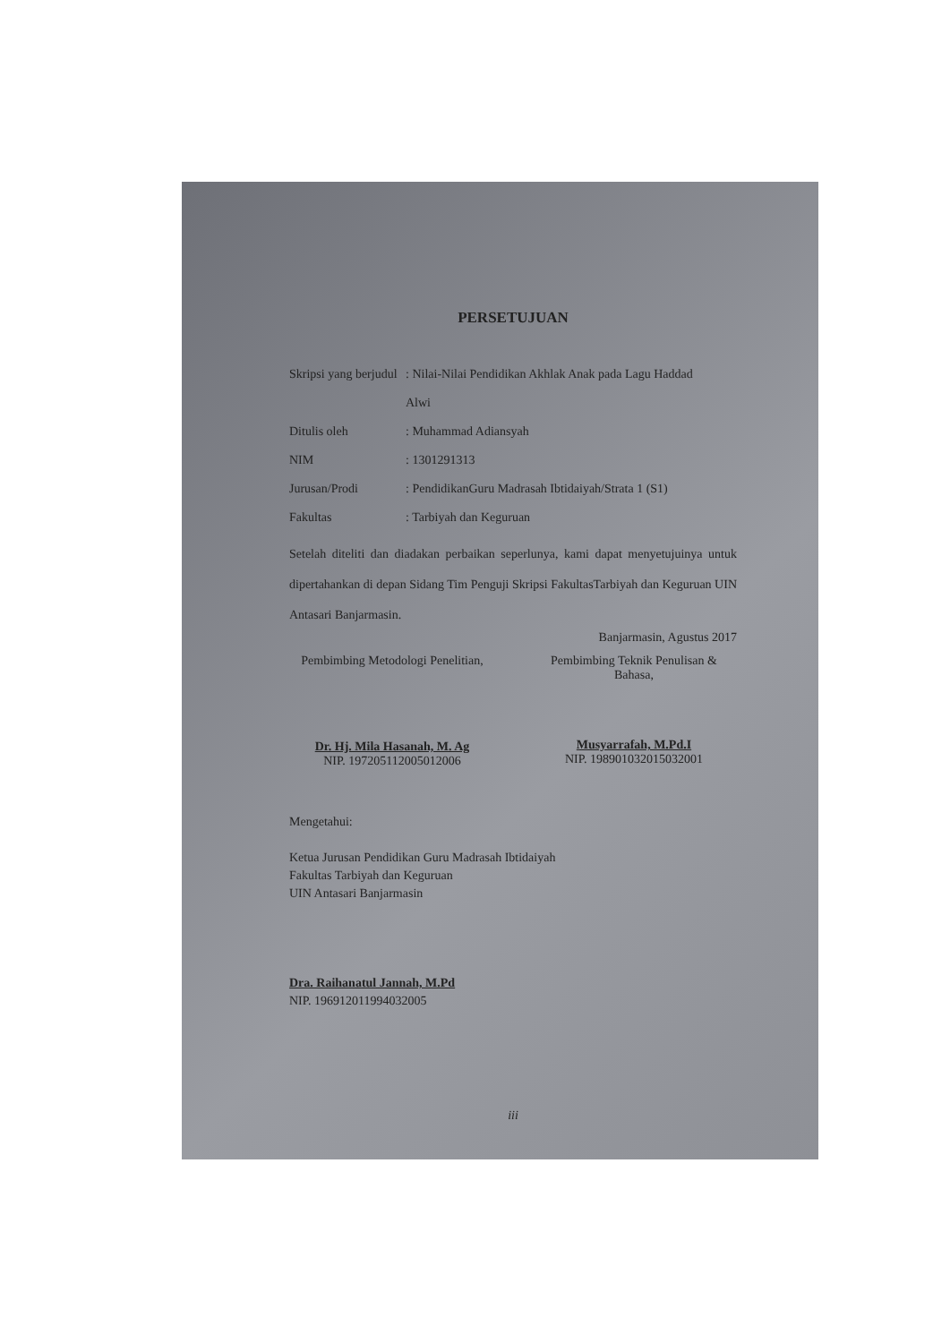PERSETUJUAN
Skripsi yang berjudul: Nilai-Nilai Pendidikan Akhlak Anak pada Lagu Haddad
Alwi
Ditulis oleh: Muhammad Adiansyah
NIM: 1301291313
Jurusan/Prodi: PendidikanGuru Madrasah Ibtidaiyah/Strata 1 (S1)
Fakultas: Tarbiyah dan Keguruan
Setelah diteliti dan diadakan perbaikan seperlunya, kami dapat menyetujuinya untuk dipertahankan di depan Sidang Tim Penguji Skripsi FakultasTarbiyah dan Keguruan UIN Antasari Banjarmasin.
Banjarmasin, Agustus 2017
Pembimbing Metodologi Penelitian,
Dr. Hj. Mila Hasanah, M. Ag
NIP. 197205112005012006
Pembimbing Teknik Penulisan & Bahasa,
Musyarrafah, M.Pd.I
NIP. 198901032015032001
Mengetahui:
Ketua Jurusan Pendidikan Guru Madrasah Ibtidaiyah
Fakultas Tarbiyah dan Keguruan
UIN Antasari Banjarmasin
Dra. Raihanatul Jannah, M.Pd
NIP. 196912011994032005
iii